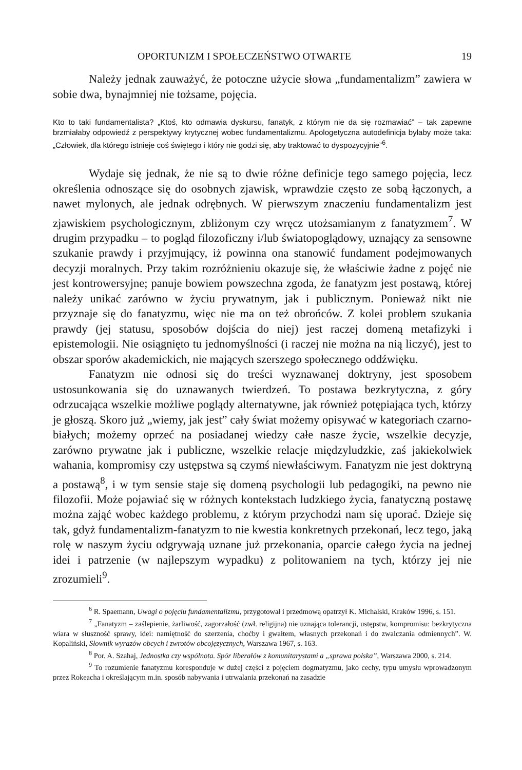OPORTUNIZM I SPOŁECZEŃSTWO OTWARTE 19
Należy jednak zauważyć, że potoczne użycie słowa „fundamentalizm” zawiera w sobie dwa, bynajmniej nie tożsame, pojęcia.
Kto to taki fundamentalista? „Ktoś, kto odmawia dyskursu, fanatyk, z którym nie da się rozmawiać” – tak zapewne brzmiałaby odpowiedź z perspektywy krytycznej wobec fundamentalizmu. Apologetyczna autodefinicja byłaby może taka: „Człowiek, dla którego istnieje coś świętego i który nie godzi się, aby traktować to dyspozycyjnie”<sup>6</sup>.
Wydaje się jednak, że nie są to dwie różne definicje tego samego pojęcia, lecz określenia odnoszące się do osobnych zjawisk, wprawdzie często ze sobą łączonych, a nawet mylonych, ale jednak odrębnych. W pierwszym znaczeniu fundamentalizm jest zjawiskiem psychologicznym, zbliżonym czy wręcz utożsamianym z fanatyzmem<sup>7</sup>. W drugim przypadku – to pogląd filozoficzny i/lub światopoglądowy, uznający za sensowne szukanie prawdy i przyjmujący, iż powinna ona stanowić fundament podejmowanych decyzji moralnych. Przy takim rozróżnieniu okazuje się, że właściwie żadne z pojęć nie jest kontrowersyjne; panuje bowiem powszechna zgoda, że fanatyzm jest postawą, której należy unikać zarówno w życiu prywatnym, jak i publicznym. Ponieważ nikt nie przyznaje się do fanatyzmu, więc nie ma on też obrońców. Z kolei problem szukania prawdy (jej statusu, sposobów dojścia do niej) jest raczej domeną metafizyki i epistemologii. Nie osiągnięto tu jednomyślności (i raczej nie można na nią liczyć), jest to obszar sporów akademickich, nie mających szerszego społecznego oddźwięku.
Fanatyzm nie odnosi się do treści wyznawanej doktryny, jest sposobem ustosunkowania się do uznawanych twierdzeń. To postawa bezkrytyczna, z góry odrzucająca wszelkie możliwe poglądy alternatywne, jak również potępiająca tych, którzy je głoszą. Skoro już „wiemy, jak jest” cały świat możemy opisywać w kategoriach czarno-białych; możemy oprzeć na posiadanej wiedzy całe nasze życie, wszelkie decyzje, zarówno prywatne jak i publiczne, wszelkie relacje międzyludzkie, zaś jakiekolwiek wahania, kompromisy czy ustępstwa są czymś niewłaściwym. Fanatyzm nie jest doktryną a postawą<sup>8</sup>, i w tym sensie staje się domeną psychologii lub pedagogiki, na pewno nie filozofii. Może pojawiać się w różnych kontekstach ludzkiego życia, fanatyczną postawę można zająć wobec każdego problemu, z którym przychodzi nam się uporać. Dzieje się tak, gdyż fundamentalizm-fanatyzm to nie kwestia konkretnych przekonań, lecz tego, jaką rolę w naszym życiu odgrywają uznane już przekonania, oparcie całego życia na jednej idei i patrzenie (w najlepszym wypadku) z politowaniem na tych, którzy jej nie zrozumieli<sup>9</sup>.
<sup>6</sup> R. Spaemann, Uwagi o pojęciu fundamentalizmu, przygotował i przedmową opatrzył K. Michalski, Kraków 1996, s. 151.
<sup>7</sup> „Fanatyzm – zaślepienie, żarliwość, zagorzałość (zwł. religijna) nie uznająca tolerancji, ustępstw, kompromisu: bezkrytyczna wiara w słuszność sprawy, idei: namiętność do szerzenia, choćby i gwałtem, własnych przekonań i do zwalczania odmiennych”. W. Kopaliński, Słownik wyrazów obcych i zwrotów obcojęzycznych, Warszawa 1967, s. 163.
<sup>8</sup> Por. A. Szahaj, Jednostka czy wspólnota. Spór liberałów z komunitarystami a „sprawa polska”, Warszawa 2000, s. 214.
<sup>9</sup> To rozumienie fanatyzmu koresponduje w dużej części z pojęciem dogmatyzmu, jako cechy, typu umysłu wprowadzonym przez Rokeacha i określającym m.in. sposób nabywania i utrwalania przekonań na zasadzie